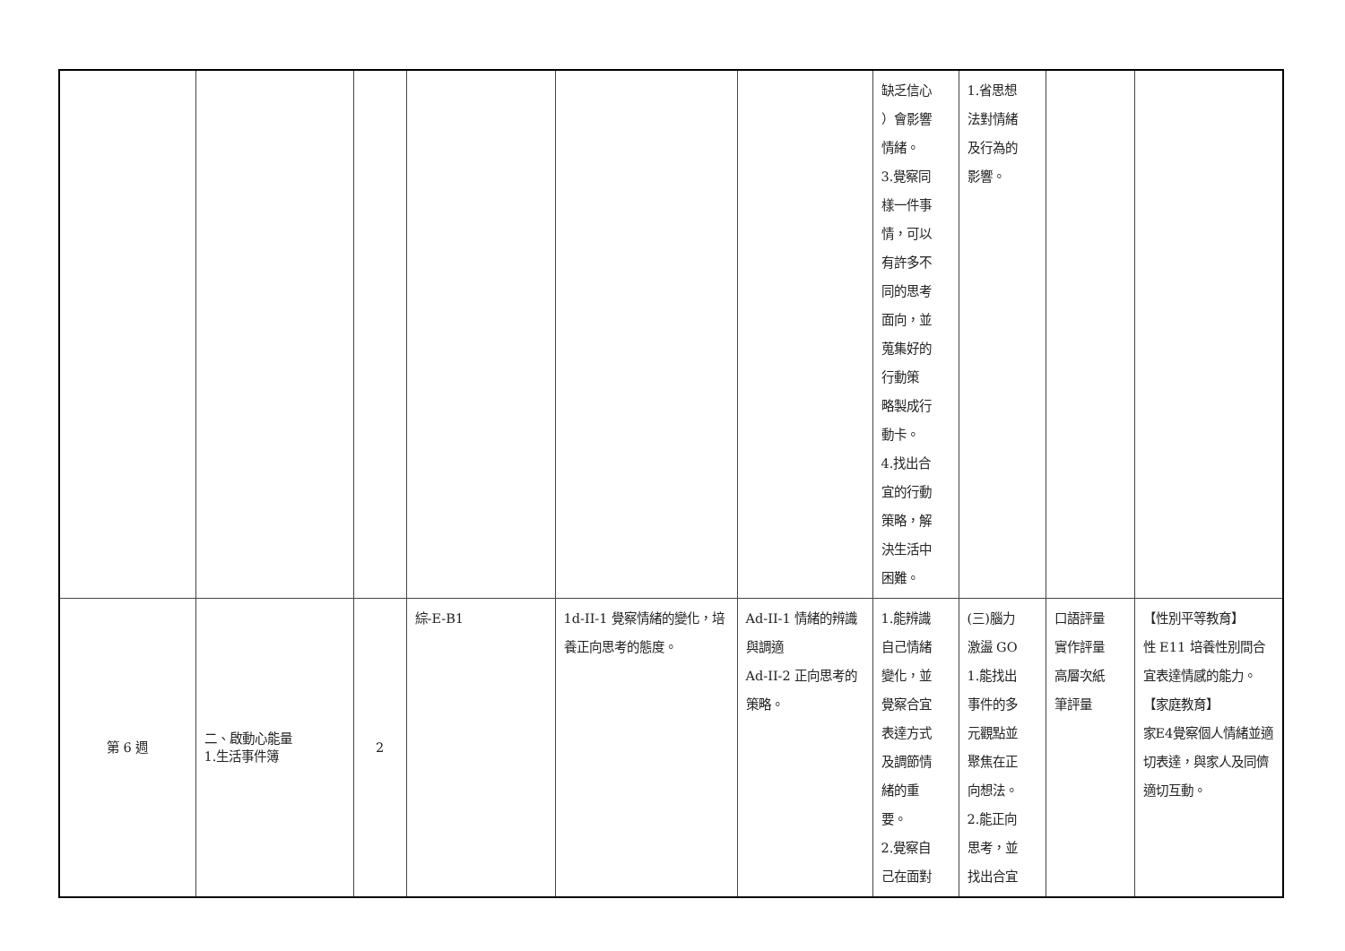| | | | | | | 缺乏信心 ）會影響 情緒。 3.覺察同 樣一件事 情，可以 有許多不 同的思考 面向，並 蒐集好的 行動策 略製成行 動卡。 4.找出合 宜的行動 策略，解 決生活中 困難。 | 1.省思想 法對情緒 及行為的 影響。 | | |
| 第 6 週 | 二、啟動心能量 1.生活事件簿 | 2 | 綜-E-B1 | 1d-II-1 覺察情緒的變化，培養正向思考的態度。 | Ad-II-1 情緒的辨識與調適 Ad-II-2 正向思考的策略。 | 1.能辨識 自己情緒 變化，並 覺察合宜 表達方式 及調節情 緒的重 要。 2.覺察自 己在面對 | (三)腦力 激盪 GO 1.能找出 事件的多 元觀點並 聚焦在正 向想法。 2.能正向 思考，並 找出合宜 | 口語評量 實作評量 高層次紙 筆評量 | 【性別平等教育】 性 E11 培養性別間合宜表達情感的能力。 【家庭教育】 家E4覺察個人情緒並適切表達，與家人及同儕適切互動。 |